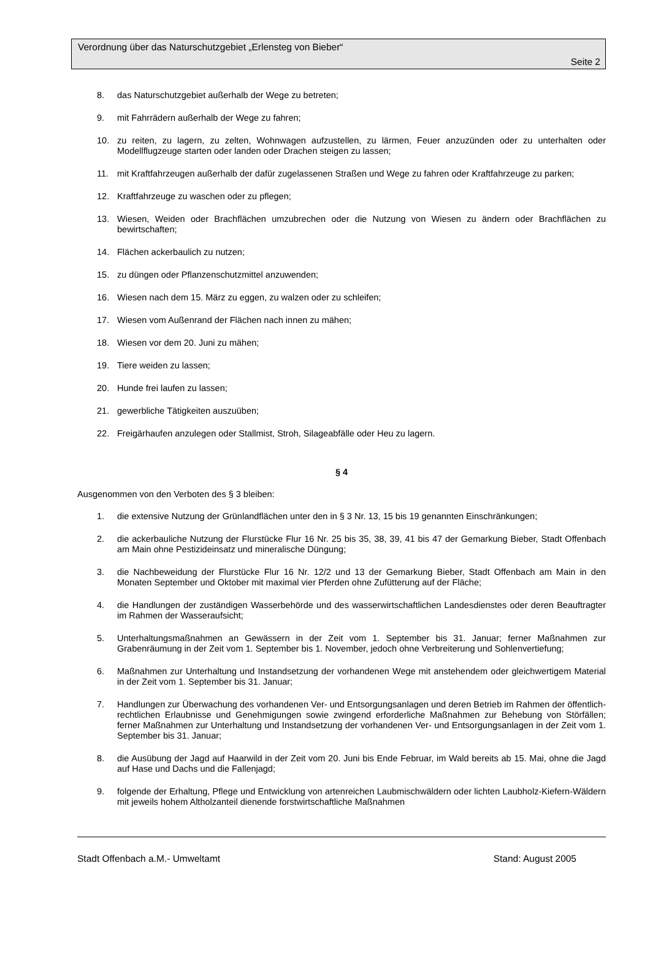Verordnung über das Naturschutzgebiet „Erlensteg von Bieber“
Seite 2
8. das Naturschutzgebiet außerhalb der Wege zu betreten;
9. mit Fahrrädern außerhalb der Wege zu fahren;
10. zu reiten, zu lagern, zu zelten, Wohnwagen aufzustellen, zu lärmen, Feuer anzuzünden oder zu unterhalten oder Modellflugzeuge starten oder landen oder Drachen steigen zu lassen;
11. mit Kraftfahrzeugen außerhalb der dafür zugelassenen Straßen und Wege zu fahren oder Kraftfahrzeuge zu parken;
12. Kraftfahrzeuge zu waschen oder zu pflegen;
13. Wiesen, Weiden oder Brachflächen umzubrechen oder die Nutzung von Wiesen zu ändern oder Brachflächen zu bewirtschaften;
14. Flächen ackerbaulich zu nutzen;
15. zu düngen oder Pflanzenschutzmittel anzuwenden;
16. Wiesen nach dem 15. März zu eggen, zu walzen oder zu schleifen;
17. Wiesen vom Außenrand der Flächen nach innen zu mähen;
18. Wiesen vor dem 20. Juni zu mähen;
19. Tiere weiden zu lassen;
20. Hunde frei laufen zu lassen;
21. gewerbliche Tätigkeiten auszuüben;
22. Freigärhaufen anzulegen oder Stallmist, Stroh, Silageabfälle oder Heu zu lagern.
§ 4
Ausgenommen von den Verboten des § 3 bleiben:
1. die extensive Nutzung der Grünlandflächen unter den in § 3 Nr. 13, 15 bis 19 genannten Einschränkungen;
2. die ackerbauliche Nutzung der Flurstücke Flur 16 Nr. 25 bis 35, 38, 39, 41 bis 47 der Gemarkung Bieber, Stadt Offenbach am Main ohne Pestizideinsatz und mineralische Düngung;
3. die Nachbeweidung der Flurstücke Flur 16 Nr. 12/2 und 13 der Gemarkung Bieber, Stadt Offenbach am Main in den Monaten September und Oktober mit maximal vier Pferden ohne Zufütterung auf der Fläche;
4. die Handlungen der zuständigen Wasserbehörde und des wasserwirtschaftlichen Landesdienstes oder deren Beauftragter im Rahmen der Wasseraufsicht;
5. Unterhaltungsmaßnahmen an Gewässern in der Zeit vom 1. September bis 31. Januar; ferner Maßnahmen zur Grabenräumung in der Zeit vom 1. September bis 1. November, jedoch ohne Verbreiterung und Sohlenvertiefung;
6. Maßnahmen zur Unterhaltung und Instandsetzung der vorhandenen Wege mit anstehendem oder gleichwertigem Material in der Zeit vom 1. September bis 31. Januar;
7. Handlungen zur Überwachung des vorhandenen Ver- und Entsorgungsanlagen und deren Betrieb im Rahmen der öffentlich-rechtlichen Erlaubnisse und Genehmigungen sowie zwingend erforderliche Maßnahmen zur Behebung von Störfällen; ferner Maßnahmen zur Unterhaltung und Instandsetzung der vorhandenen Ver- und Entsorgungsanlagen in der Zeit vom 1. September bis 31. Januar;
8. die Ausübung der Jagd auf Haarwild in der Zeit vom 20. Juni bis Ende Februar, im Wald bereits ab 15. Mai, ohne die Jagd auf Hase und Dachs und die Fallenjagd;
9. folgende der Erhaltung, Pflege und Entwicklung von artenreichen Laubmischwäldern oder lichten Laubholz-Kiefern-Wäldern mit jeweils hohem Altholzanteil dienende forstwirtschaftliche Maßnahmen
Stadt Offenbach a.M.- Umweltamt Stand: August 2005